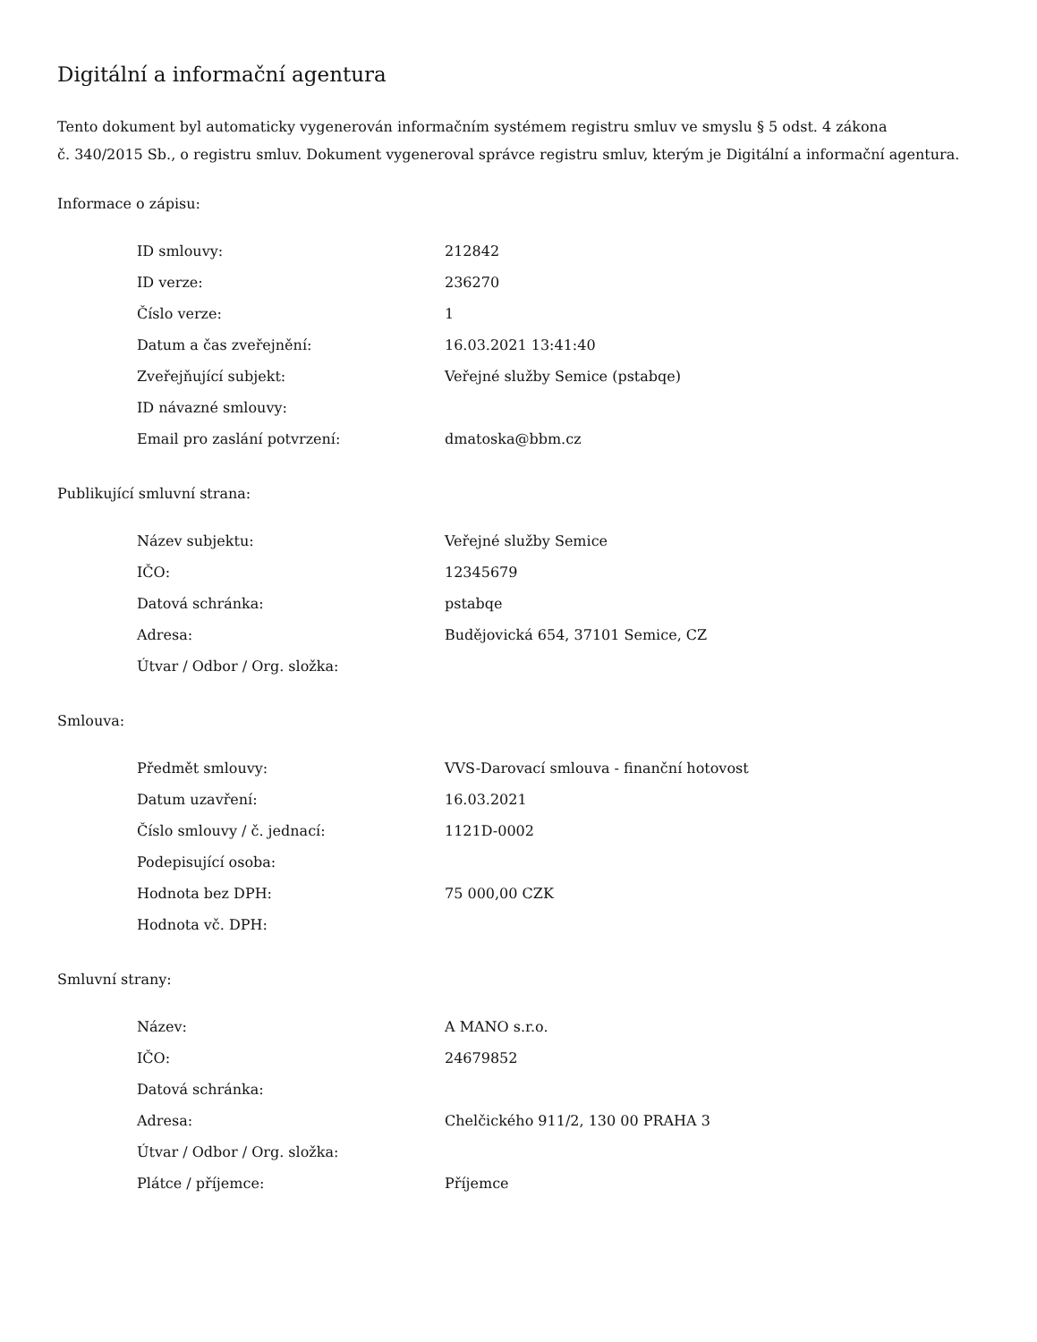Digitální a informační agentura
Tento dokument byl automaticky vygenerován informačním systémem registru smluv ve smyslu § 5 odst. 4 zákona
č. 340/2015 Sb., o registru smluv. Dokument vygeneroval správce registru smluv, kterým je Digitální a informační agentura.
Informace o zápisu:
| ID smlouvy: | 212842 |
| ID verze: | 236270 |
| Číslo verze: | 1 |
| Datum a čas zveřejnění: | 16.03.2021 13:41:40 |
| Zveřejňující subjekt: | Veřejné služby Semice (pstabqe) |
| ID návazné smlouvy: | |
| Email pro zaslání potvrzení: | dmatoska@bbm.cz |
Publikující smluvní strana:
| Název subjektu: | Veřejné služby Semice |
| IČO: | 12345679 |
| Datová schránka: | pstabqe |
| Adresa: | Budějovická 654, 37101 Semice, CZ |
| Útvar / Odbor / Org. složka: | |
Smlouva:
| Předmět smlouvy: | VVS-Darovací smlouva - finanční hotovost |
| Datum uzavření: | 16.03.2021 |
| Číslo smlouvy / č. jednací: | 1121D-0002 |
| Podepisující osoba: | |
| Hodnota bez DPH: | 75 000,00 CZK |
| Hodnota vč. DPH: | |
Smluvní strany:
| Název: | A MANO s.r.o. |
| IČO: | 24679852 |
| Datová schránka: | |
| Adresa: | Chelčického 911/2, 130 00 PRAHA 3 |
| Útvar / Odbor / Org. složka: | |
| Plátce / příjemce: | Příjemce |